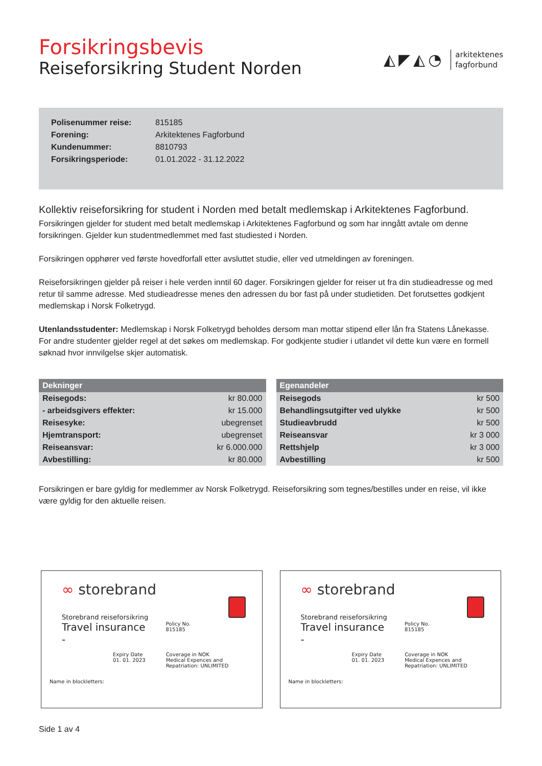Forsikringsbevis
Reiseforsikring Student Norden
◭◤◭◔
arkitektenes
fagforbund
| Polisenummer reise: | 815185 |
| Forening: | Arkitektenes Fagforbund |
| Kundenummer: | 8810793 |
| Forsikringsperiode: | 01.01.2022 - 31.12.2022 |
Kollektiv reiseforsikring for student i Norden med betalt medlemskap i Arkitektenes Fagforbund.
Forsikringen gjelder for student med betalt medlemskap i Arkitektenes Fagforbund og som har inngått avtale om denne forsikringen. Gjelder kun studentmedlemmet med fast studiested i Norden.
Forsikringen opphører ved første hovedforfall etter avsluttet studie, eller ved utmeldingen av foreningen.
Reiseforsikringen gjelder på reiser i hele verden inntil 60 dager. Forsikringen gjelder for reiser ut fra din studieadresse og med retur til samme adresse. Med studieadresse menes den adressen du bor fast på under studietiden. Det forutsettes godkjent medlemskap i Norsk Folketrygd.
Utenlandsstudenter: Medlemskap i Norsk Folketrygd beholdes dersom man mottar stipend eller lån fra Statens Lånekasse. For andre studenter gjelder regel at det søkes om medlemskap. For godkjente studier i utlandet vil dette kun være en formell søknad hvor innvilgelse skjer automatisk.
| Dekninger | |
| --- | --- |
| Reisegods: | kr 80.000 |
| - arbeidsgivers effekter: | kr 15.000 |
| Reisesyke: | ubegrenset |
| Hjemtransport: | ubegrenset |
| Reiseansvar: | kr 6.000.000 |
| Avbestilling: | kr 80.000 |
| Egenandeler | |
| --- | --- |
| Reisegods | kr 500 |
| Behandlingsutgifter ved ulykke | kr 500 |
| Studieavbrudd | kr 500 |
| Reiseansvar | kr 3 000 |
| Rettshjelp | kr 3 000 |
| Avbestilling | kr 500 |
Forsikringen er bare gyldig for medlemmer av Norsk Folketrygd. Reiseforsikring som tegnes/bestilles under en reise, vil ikke være gyldig for den aktuelle reisen.
∞ storebrand
Storebrand reiseforsikring
Travel insurance
-
Policy No.
815185
Expiry Date
01. 01. 2023
Coverage in NOK
Medical Expences and
Repatriation: UNLIMITED
Name in blockletters:
∞ storebrand
Storebrand reiseforsikring
Travel insurance
-
Policy No.
815185
Expiry Date
01. 01. 2023
Coverage in NOK
Medical Expences and
Repatriation: UNLIMITED
Name in blockletters:
Side 1 av 4